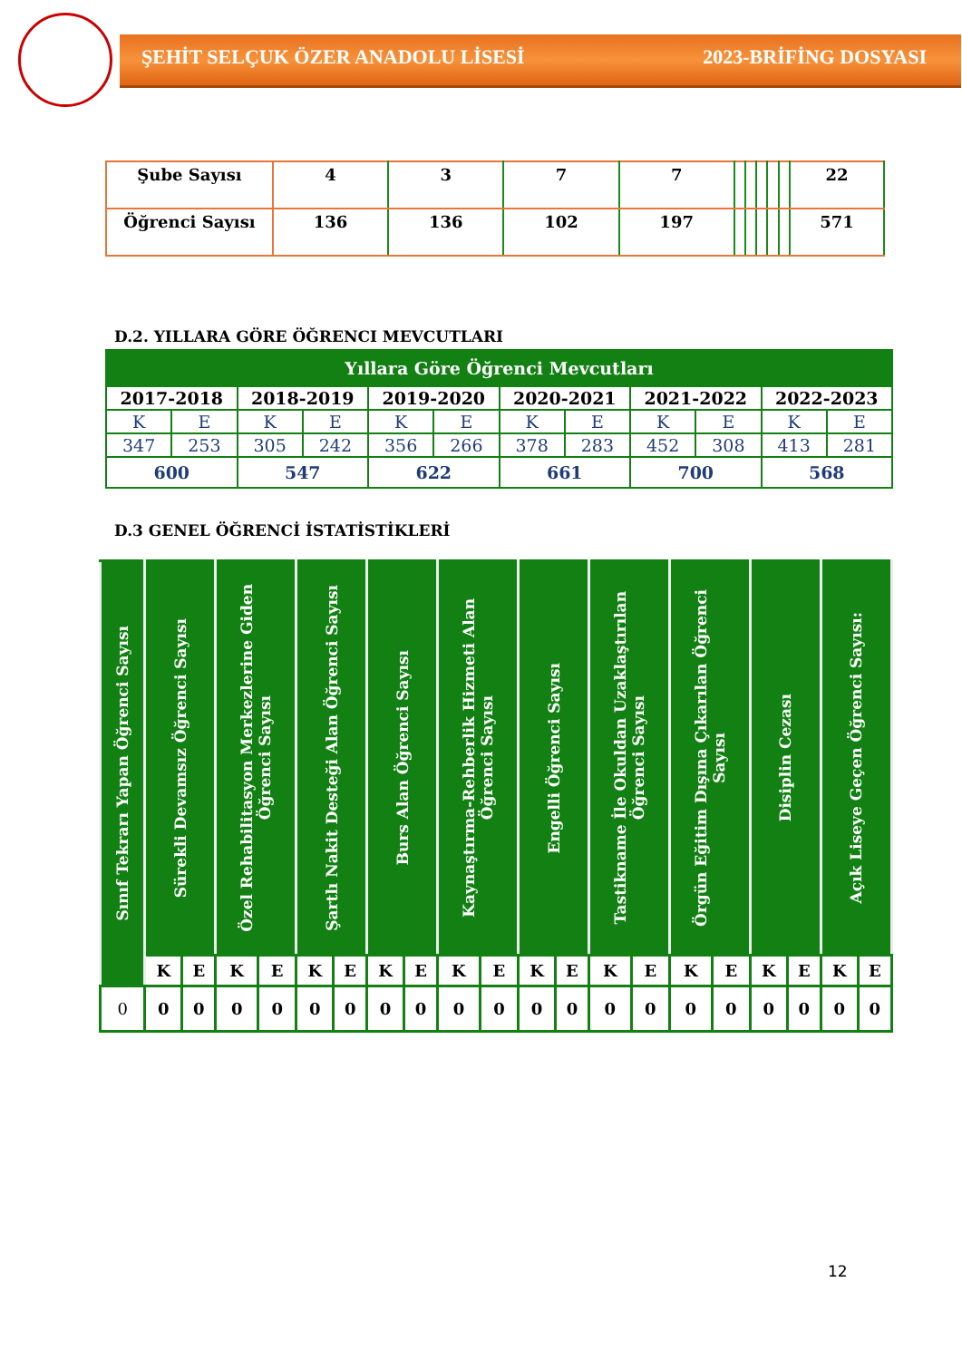ŞEHİT SELÇUK ÖZER ANADOLU LİSESİ 2023-BRİFİNG DOSYASI
| Şube Sayısı | 4 | 3 | 7 | 7 | | | | | | 22 |
| Öğrenci Sayısı | 136 | 136 | 102 | 197 | | | | | | 571 |
D.2. YILLARA GÖRE ÖĞRENCI MEVCUTLARI
| Yıllara Göre Öğrenci Mevcutları | | | | | | | | | | | |
| --- | --- | --- | --- | --- | --- | --- | --- | --- | --- | --- | --- |
| 2017-2018 | | 2018-2019 | | 2019-2020 | | 2020-2021 | | 2021-2022 | | 2022-2023 | |
| K | E | K | E | K | E | K | E | K | E | K | E |
| 347 | 253 | 305 | 242 | 356 | 266 | 378 | 283 | 452 | 308 | 413 | 281 |
| 600 | | 547 | | 622 | | 661 | | 700 | | 568 | |
D.3 GENEL ÖĞRENCİ İSTATİSTİKLERİ
| Sınıf Tekrarı Yapan Öğrenci Sayısı | Sürekli Devamsız Öğrenci Sayısı | | Özel Rehabilitasyon Merkezlerine Giden Öğrenci Sayısı | | Şartlı Nakit Desteği Alan Öğrenci Sayısı | | Burs Alan Öğrenci Sayısı | | Kaynaştırma-Rehberlik Hizmeti Alan Öğrenci Sayısı | | Engelli Öğrenci Sayısı | | Tastikname İle Okuldan Uzaklaştırılan Öğrenci Sayısı | | Örgün Eğitim Dışına Çıkarılan Öğrenci Sayısı | | Disiplin Cezası | | Açık Liseye Geçen Öğrenci Sayısı: | |
| --- | --- | --- | --- | --- | --- | --- | --- | --- | --- | --- | --- | --- | --- | --- | --- | --- | --- | --- | --- | --- |
| | K | E | K | E | K | E | K | E | K | E | K | E | K | E | K | E | K | E | K | E |
| 0 | 0 | 0 | 0 | 0 | 0 | 0 | 0 | 0 | 0 | 0 | 0 | 0 | 0 | 0 | 0 | 0 | 0 | 0 | 0 | 0 |
12